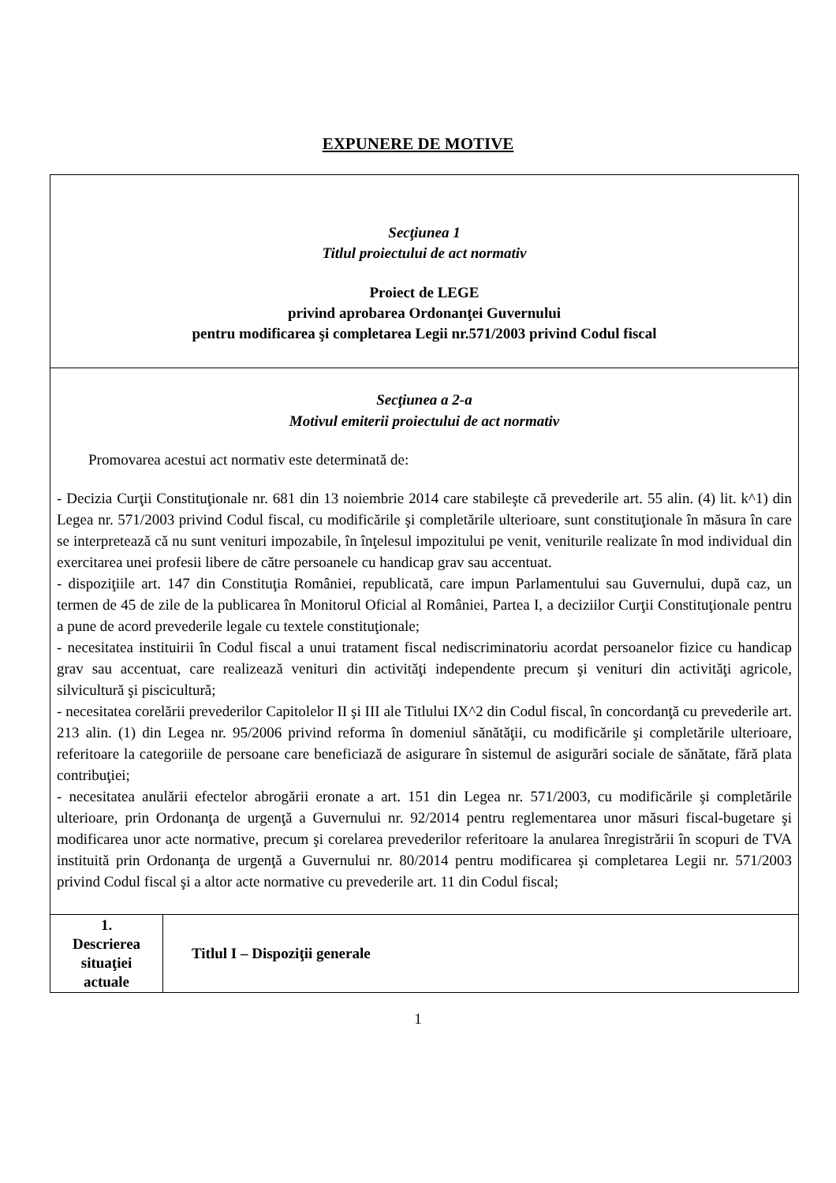EXPUNERE DE MOTIVE
| Secţiunea 1 Titlul proiectului de act normativ Proiect de LEGE privind aprobarea Ordonanţei Guvernului pentru modificarea şi completarea Legii nr.571/2003 privind Codul fiscal | |
| Secţiunea a 2-a Motivul emiterii proiectului de act normativ Promovarea acestui act normativ este determinată de: - Decizia Curţii Constituţionale nr. 681 din 13 noiembrie 2014 care stabileşte că prevederile art. 55 alin. (4) lit. k^1) din Legea nr. 571/2003 privind Codul fiscal, cu modificările şi completările ulterioare, sunt constituţionale în măsura în care se interpretează că nu sunt venituri impozabile, în înţelesul impozitului pe venit, veniturile realizate în mod individual din exercitarea unei profesii libere de către persoanele cu handicap grav sau accentuat. - dispoziţiile art. 147 din Constituţia României, republicată, care impun Parlamentului sau Guvernului, după caz, un termen de 45 de zile de la publicarea în Monitorul Oficial al României, Partea I, a deciziilor Curţii Constituţionale pentru a pune de acord prevederile legale cu textele constituţionale; - necesitatea instituirii în Codul fiscal a unui tratament fiscal nediscriminatoriu acordat persoanelor fizice cu handicap grav sau accentuat, care realizează venituri din activităţi independente precum şi venituri din activităţi agricole, silvicultură şi piscicultură; - necesitatea corelării prevederilor Capitolelor II şi III ale Titlului IX^2 din Codul fiscal, în concordanţă cu prevederile art. 213 alin. (1) din Legea nr. 95/2006 privind reforma în domeniul sănătăţii, cu modificările şi completările ulterioare, referitoare la categoriile de persoane care beneficiază de asigurare în sistemul de asigurări sociale de sănătate, fără plata contribuţiei; - necesitatea anulării efectelor abrogării eronate a art. 151 din Legea nr. 571/2003, cu modificările şi completările ulterioare, prin Ordonanţa de urgenţă a Guvernului nr. 92/2014 pentru reglementarea unor măsuri fiscal-bugetare şi modificarea unor acte normative, precum şi corelarea prevederilor referitoare la anularea înregistrării în scopuri de TVA instituită prin Ordonanţa de urgenţă a Guvernului nr. 80/2014 pentru modificarea şi completarea Legii nr. 571/2003 privind Codul fiscal şi a altor acte normative cu prevederile art. 11 din Codul fiscal; | |
| 1. Descrierea situaţiei actuale | Titlul I – Dispoziţii generale |
1